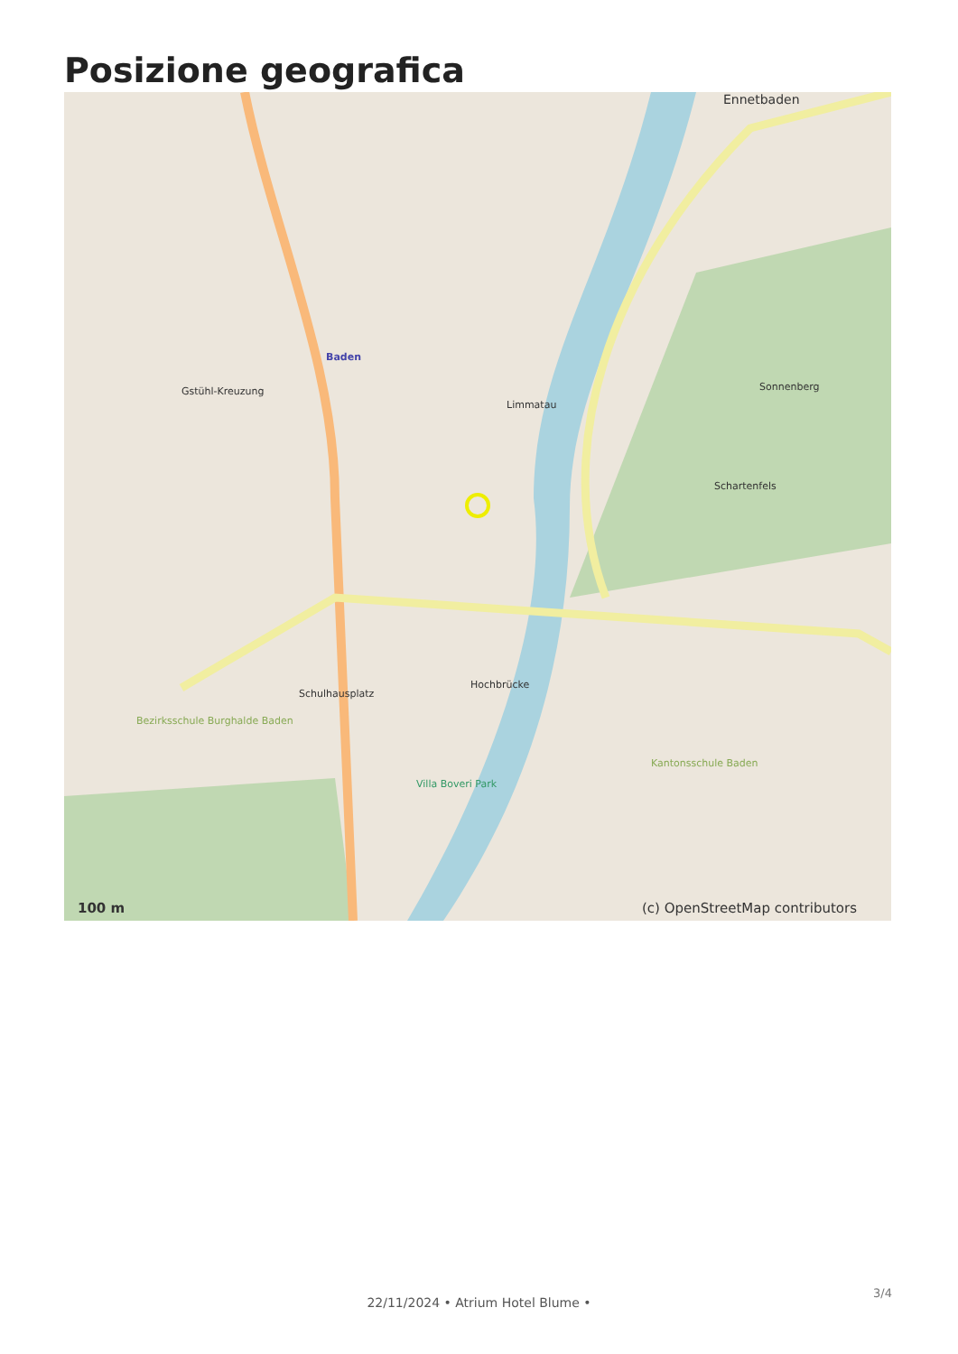Posizione geografica
Baden
Ennetbaden
Limmatau
Schulhausplatz
Hochbrücke
Kantonsschule Baden
Gstühl-Kreuzung Sonnenberg
Schartenfels
Villa Boveri Park
Bezirksschule Burghalde Baden
100 m (c) OpenStreetMap contributors
22/11/2024 • Atrium Hotel Blume •
3/4